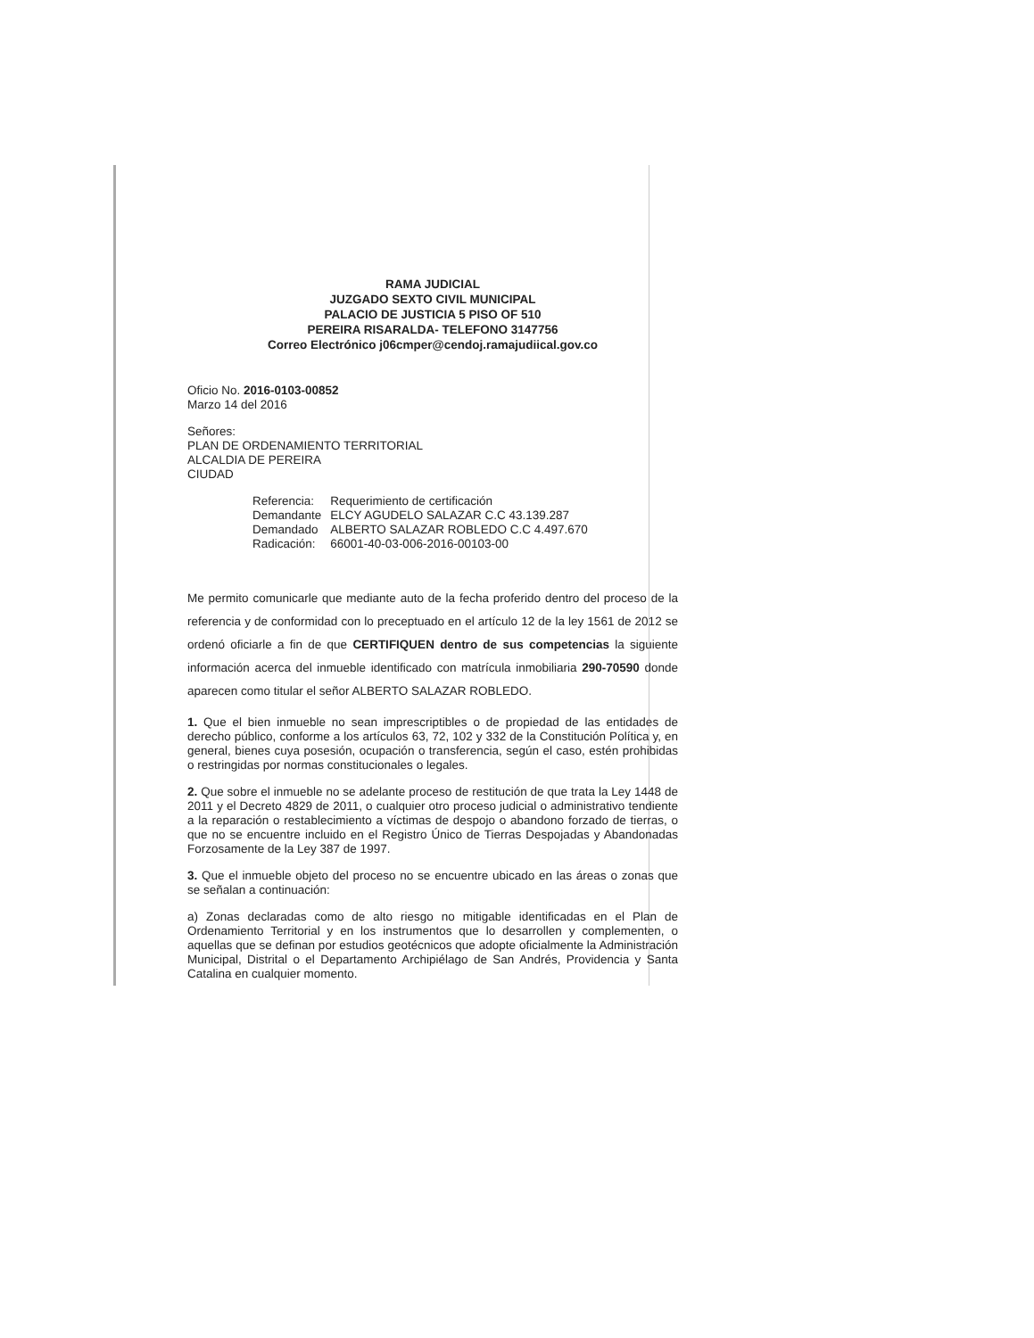RAMA JUDICIAL
JUZGADO SEXTO CIVIL MUNICIPAL
PALACIO DE JUSTICIA 5 PISO OF 510
PEREIRA RISARALDA- TELEFONO 3147756
Correo Electrónico j06cmper@cendoj.ramajudiical.gov.co
Oficio No. 2016-0103-00852
Marzo 14 del 2016
Señores:
PLAN DE ORDENAMIENTO TERRITORIAL
ALCALDIA DE PEREIRA
CIUDAD
| Referencia: | Requerimiento de certificación |
| Demandante | ELCY AGUDELO SALAZAR C.C 43.139.287 |
| Demandado | ALBERTO SALAZAR ROBLEDO C.C 4.497.670 |
| Radicación: | 66001-40-03-006-2016-00103-00 |
Me permito comunicarle que mediante auto de la fecha proferido dentro del proceso de la referencia y de conformidad con lo preceptuado en el artículo 12 de la ley 1561 de 2012 se ordenó oficiarle a fin de que CERTIFIQUEN dentro de sus competencias la siguiente información acerca del inmueble identificado con matrícula inmobiliaria 290-70590 donde aparecen como titular el señor ALBERTO SALAZAR ROBLEDO.
1. Que el bien inmueble no sean imprescriptibles o de propiedad de las entidades de derecho público, conforme a los artículos 63, 72, 102 y 332 de la Constitución Política y, en general, bienes cuya posesión, ocupación o transferencia, según el caso, estén prohibidas o restringidas por normas constitucionales o legales.
2. Que sobre el inmueble no se adelante proceso de restitución de que trata la Ley 1448 de 2011 y el Decreto 4829 de 2011, o cualquier otro proceso judicial o administrativo tendiente a la reparación o restablecimiento a víctimas de despojo o abandono forzado de tierras, o que no se encuentre incluido en el Registro Único de Tierras Despojadas y Abandonadas Forzosamente de la Ley 387 de 1997.
3. Que el inmueble objeto del proceso no se encuentre ubicado en las áreas o zonas que se señalan a continuación:
a) Zonas declaradas como de alto riesgo no mitigable identificadas en el Plan de Ordenamiento Territorial y en los instrumentos que lo desarrollen y complementen, o aquellas que se definan por estudios geotécnicos que adopte oficialmente la Administración Municipal, Distrital o el Departamento Archipiélago de San Andrés, Providencia y Santa Catalina en cualquier momento.